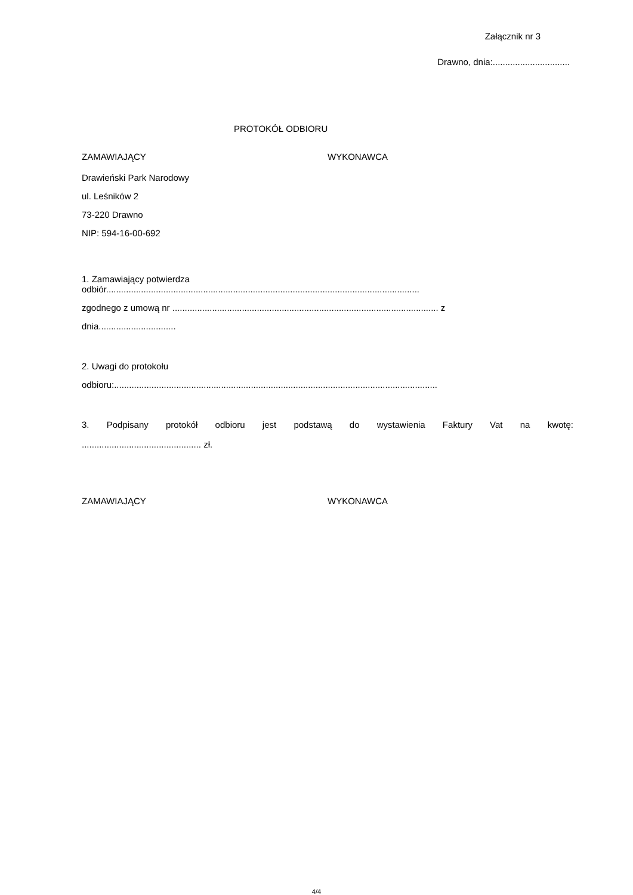Załącznik nr 3
Drawno, dnia:...............................
PROTOKÓŁ ODBIORU
ZAMAWIAJĄCY WYKONAWCA
Drawieński Park Narodowy
ul. Leśników 2
73-220 Drawno
NIP: 594-16-00-692
1. Zamawiający potwierdza
odbiór..............................................................................................................................
zgodnego z umową nr ........................................................................................................... z
dnia...............................
2. Uwagi do protokołu
odbioru:..................................................................................................................................
3. Podpisany protokół odbioru jest podstawą do wystawienia Faktury Vat na kwotę:
................................................ zł.
ZAMAWIAJĄCY WYKONAWCA
4/4